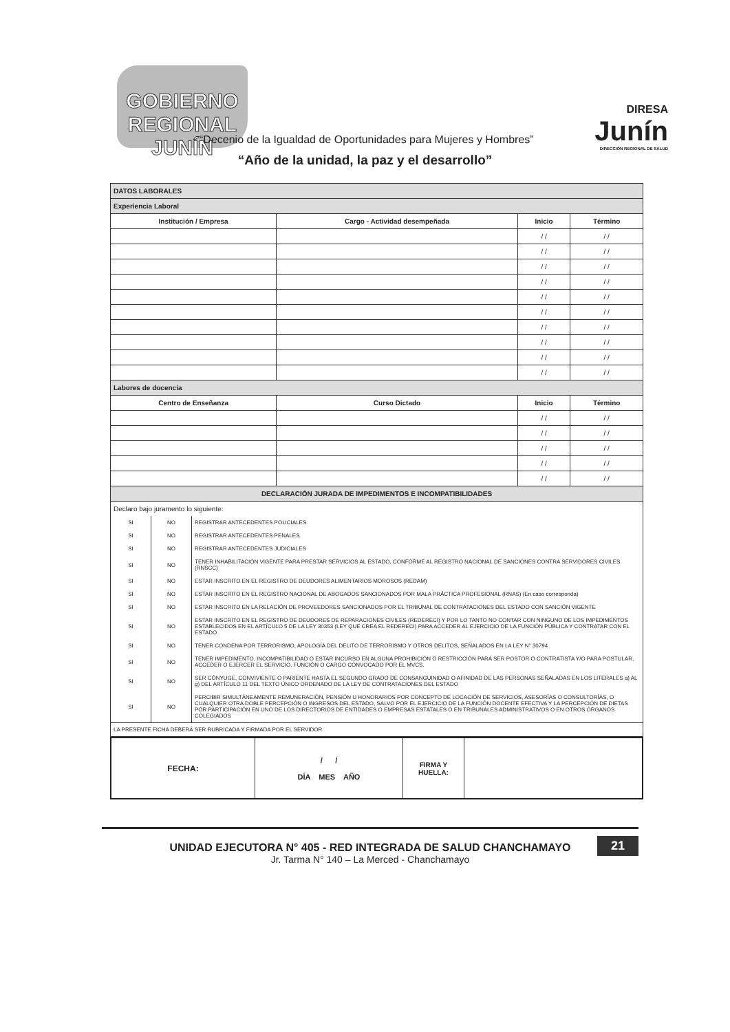GOBIERNO REGIONAL JUNÍN
DIRESA
Junín
DIRECCIÓN REGIONAL DE SALUD
“Decenio de la Igualdad de Oportunidades para Mujeres y Hombres”
“Año de la unidad, la paz y el desarrollo”
| DATOS LABORALES | | | |
| Experiencia Laboral | | | |
| Institución / Empresa | Cargo - Actividad desempeñada | Inicio | Término |
| | | / / | / / |
| | | / / | / / |
| | | / / | / / |
| | | / / | / / |
| | | / / | / / |
| | | / / | / / |
| | | / / | / / |
| | | / / | / / |
| | | / / | / / |
| | | / / | / / |
| Labores de docencia | | | |
| Centro de Enseñanza | Curso Dictado | Inicio | Término |
| | | / / | / / |
| | | / / | / / |
| | | / / | / / |
| | | / / | / / |
| | | / / | / / |
| DECLARACIÓN JURADA DE IMPEDIMENTOS E INCOMPATIBILIDADES | | | |
| Declaro bajo juramento lo siguiente: | | |
| SI | NO | REGISTRAR ANTECEDENTES POLICIALES |
| SI | NO | REGISTRAR ANTECEDENTES PENALES |
| SI | NO | REGISTRAR ANTECEDENTES JUDICIALES |
| SI | NO | TENER INHABILITACIÓN VIGENTE PARA PRESTAR SERVICIOS AL ESTADO, CONFORME AL REGISTRO NACIONAL DE SANCIONES CONTRA SERVIDORES CIVILES (RNSCC) |
| SI | NO | ESTAR INSCRITO EN EL REGISTRO DE DEUDORES ALIMENTARIOS MOROSOS (REDAM) |
| SI | NO | ESTAR INSCRITO EN EL REGISTRO NACIONAL DE ABOGADOS SANCIONADOS POR MALA PRÁCTICA PROFESIONAL (RNAS) (En caso corresponda) |
| SI | NO | ESTAR INSCRITO EN LA RELACIÓN DE PROVEEDORES SANCIONADOS POR EL TRIBUNAL DE CONTRATACIONES DEL ESTADO CON SANCIÓN VIGENTE |
| SI | NO | ESTAR INSCRITO EN EL REGISTRO DE DEUDORES DE REPARACIONES CIVILES (REDERECI) Y POR LO TANTO NO CONTAR CON NINGUNO DE LOS IMPEDIMENTOS ESTABLECIDOS EN EL ARTÍCULO 5 DE LA LEY 30353 (LEY QUE CREA EL REDERECI) PARA ACCEDER AL EJERCICIO DE LA FUNCIÓN PÚBLICA Y CONTRATAR CON EL ESTADO |
| SI | NO | TENER CONDENA POR TERRORISMO, APOLOGÍA DEL DELITO DE TERRORISMO Y OTROS DELITOS, SEÑALADOS EN LA LEY N° 30794 |
| SI | NO | TENER IMPEDIMENTO, INCOMPATIBILIDAD O ESTAR INCURSO EN ALGUNA PROHIBICIÓN O RESTRICCIÓN PARA SER POSTOR O CONTRATISTA Y/O PARA POSTULAR, ACCEDER O EJERCER EL SERVICIO, FUNCIÓN O CARGO CONVOCADO POR EL MVCS. |
| SI | NO | SER CÓNYUGE, CONVIVIENTE O PARIENTE HASTA EL SEGUNDO GRADO DE CONSANGUINIDAD O AFINIDAD DE LAS PERSONAS SEÑALADAS EN LOS LITERALES a) AL g) DEL ARTÍCULO 11 DEL TEXTO ÚNICO ORDENADO DE LA LEY DE CONTRATACIONES DEL ESTADO |
| SI | NO | PERCIBIR SIMULTÁNEAMENTE REMUNERACIÓN, PENSIÓN U HONORARIOS POR CONCEPTO DE LOCACIÓN DE SERVICIOS, ASESORÍAS O CONSULTORÍAS, O CUALQUIER OTRA DOBLE PERCEPCIÓN O INGRESOS DEL ESTADO, SALVO POR EL EJERCICIO DE LA FUNCIÓN DOCENTE EFECTIVA Y LA PERCEPCIÓN DE DIETAS POR PARTICIPACIÓN EN UNO DE LOS DIRECTORIOS DE ENTIDADES O EMPRESAS ESTATALES O EN TRIBUNALES ADMINISTRATIVOS O EN OTROS ÓRGANOS COLEGIADOS |
| LA PRESENTE FICHA DEBERÁ SER RUBRICADA Y FIRMADA POR EL SERVIDOR | | |
| FECHA: | / / DÍA MES AÑO | FIRMA Y HUELLA: | |
UNIDAD EJECUTORA N° 405 - RED INTEGRADA DE SALUD CHANCHAMAYO
Jr. Tarma N° 140 – La Merced - Chanchamayo
21